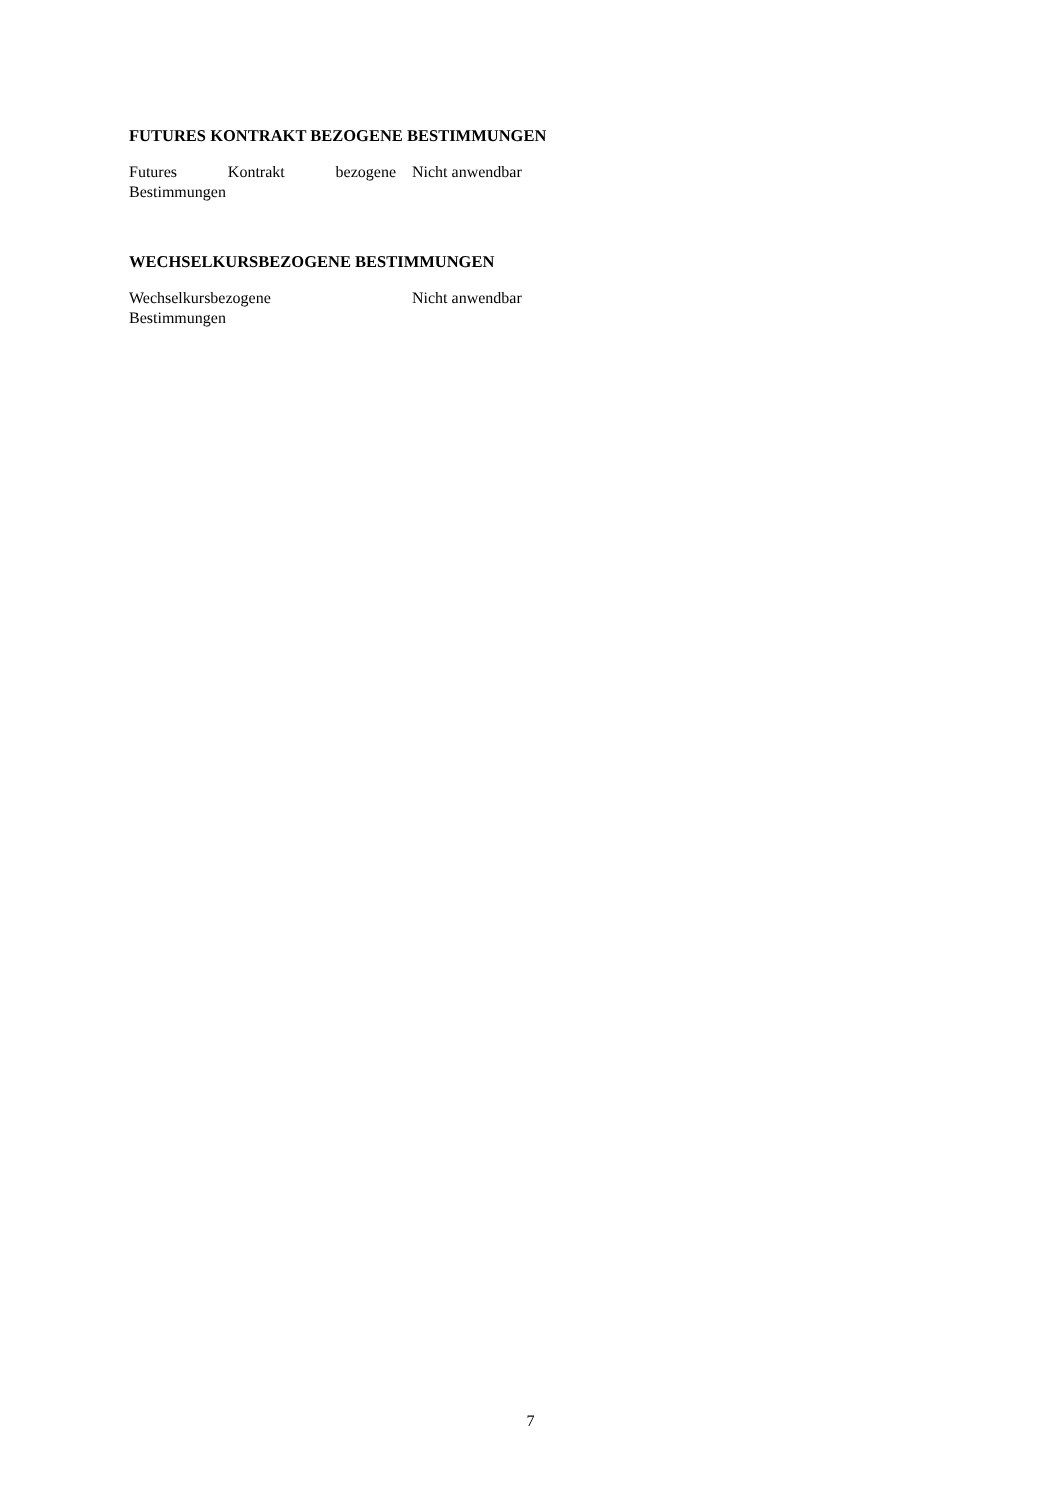FUTURES KONTRAKT BEZOGENE BESTIMMUNGEN
Futures Kontrakt bezogene Bestimmungen
Nicht anwendbar
WECHSELKURSBEZOGENE BESTIMMUNGEN
Wechselkursbezogene
Bestimmungen
Nicht anwendbar
7